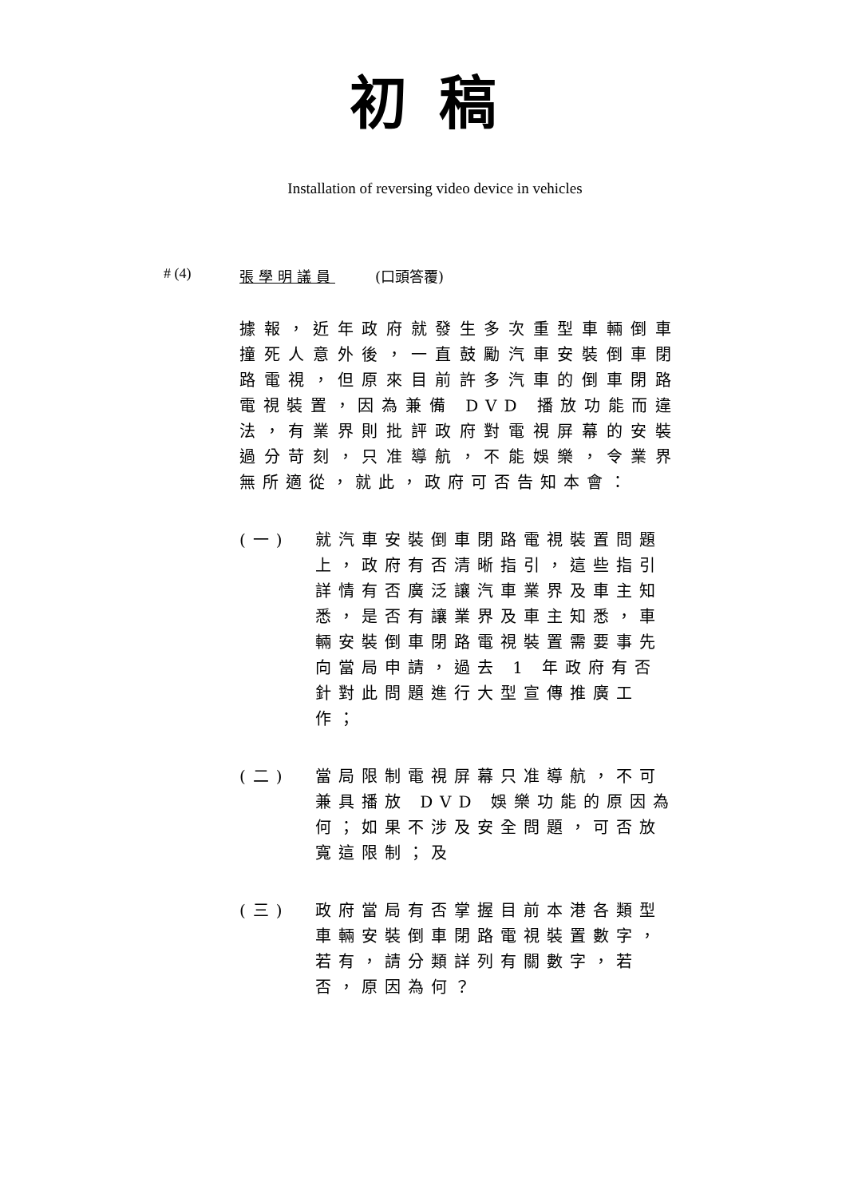初稿
Installation of reversing video device in vehicles
# (4) 張學明議員 (口頭答覆)
據報，近年政府就發生多次重型車輛倒車撞死人意外後，一直鼓勵汽車安裝倒車閉路電視，但原來目前許多汽車的倒車閉路電視裝置，因為兼備 DVD 播放功能而違法，有業界則批評政府對電視屏幕的安裝過分苛刻，只准導航，不能娛樂，令業界無所適從，就此，政府可否告知本會：
(一) 就汽車安裝倒車閉路電視裝置問題上，政府有否清晰指引，這些指引詳情有否廣泛讓汽車業界及車主知悉，是否有讓業界及車主知悉，車輛安裝倒車閉路電視裝置需要事先向當局申請，過去 1 年政府有否針對此問題進行大型宣傳推廣工作；
(二) 當局限制電視屏幕只准導航，不可兼具播放 DVD 娛樂功能的原因為何；如果不涉及安全問題，可否放寬這限制；及
(三) 政府當局有否掌握目前本港各類型車輛安裝倒車閉路電視裝置數字，若有，請分類詳列有關數字，若否，原因為何？